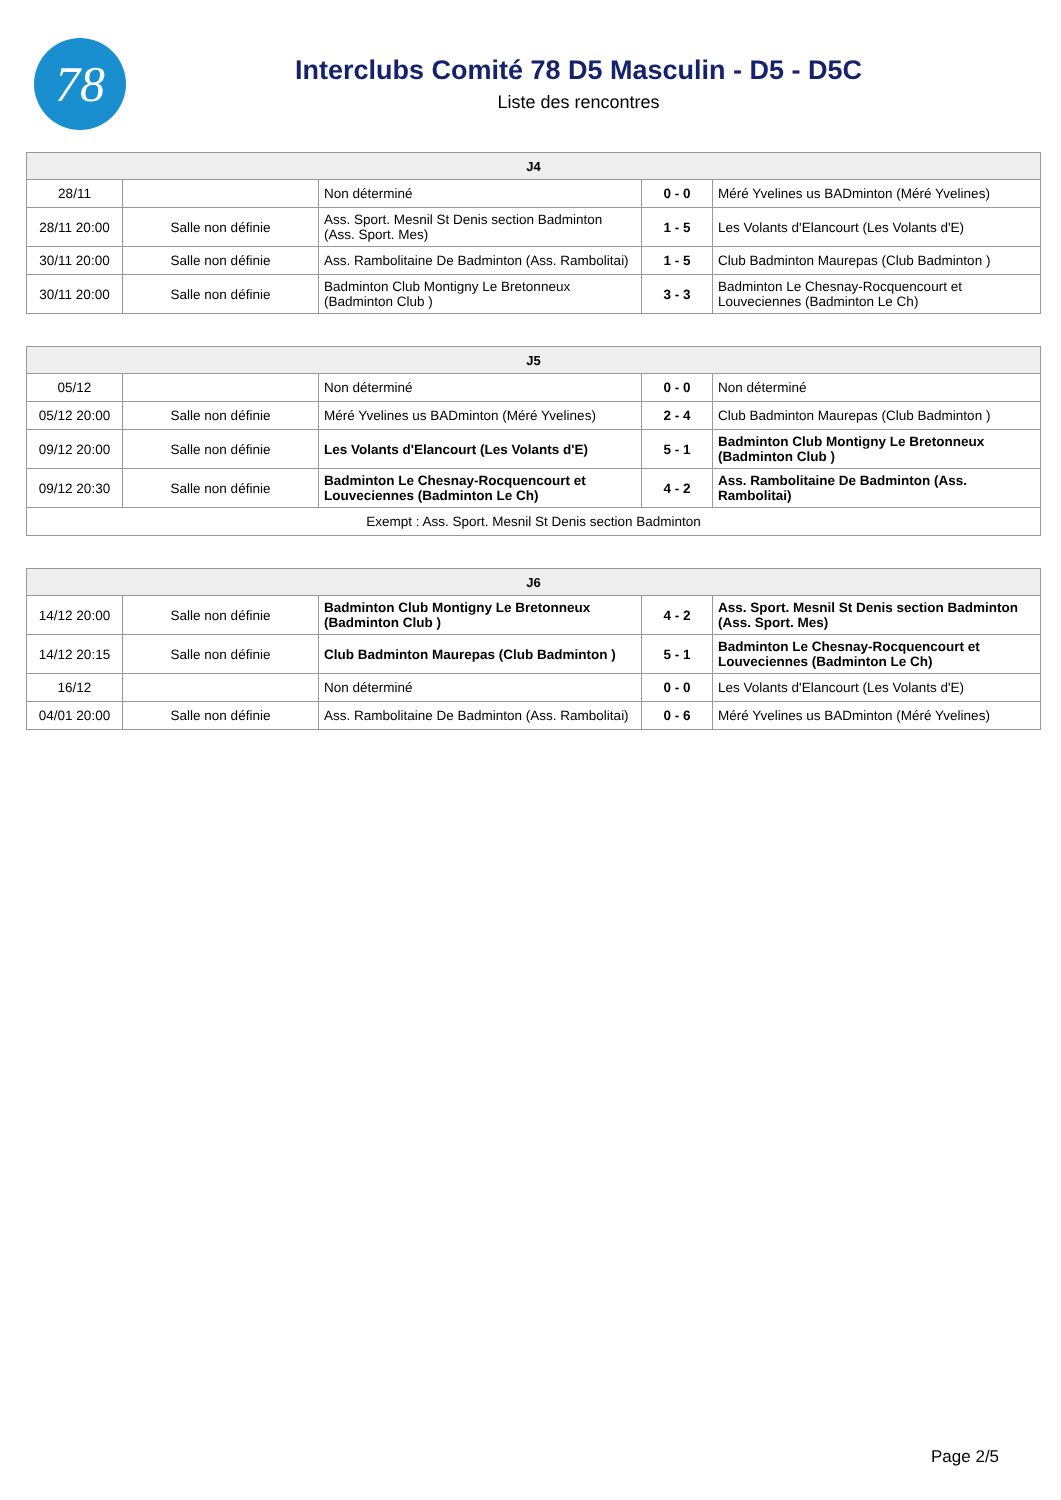78
Interclubs Comité 78 D5 Masculin - D5 - D5C
Liste des rencontres
| J4 | | | | |
| --- | --- | --- | --- | --- |
| 28/11 | | Non déterminé | 0 - 0 | Méré Yvelines us BADminton (Méré Yvelines) |
| 28/11 20:00 | Salle non définie | Ass. Sport. Mesnil St Denis section Badminton (Ass. Sport. Mes) | 1 - 5 | Les Volants d'Elancourt (Les Volants d'E) |
| 30/11 20:00 | Salle non définie | Ass. Rambolitaine De Badminton (Ass. Rambolitai) | 1 - 5 | Club Badminton Maurepas (Club Badminton ) |
| 30/11 20:00 | Salle non définie | Badminton Club Montigny Le Bretonneux (Badminton Club ) | 3 - 3 | Badminton Le Chesnay-Rocquencourt et Louveciennes (Badminton Le Ch) |
| J5 | | | | |
| --- | --- | --- | --- | --- |
| 05/12 | | Non déterminé | 0 - 0 | Non déterminé |
| 05/12 20:00 | Salle non définie | Méré Yvelines us BADminton (Méré Yvelines) | 2 - 4 | Club Badminton Maurepas (Club Badminton ) |
| 09/12 20:00 | Salle non définie | Les Volants d'Elancourt (Les Volants d'E) | 5 - 1 | Badminton Club Montigny Le Bretonneux (Badminton Club ) |
| 09/12 20:30 | Salle non définie | Badminton Le Chesnay-Rocquencourt et Louveciennes (Badminton Le Ch) | 4 - 2 | Ass. Rambolitaine De Badminton (Ass. Rambolitai) |
| Exempt : Ass. Sport. Mesnil St Denis section Badminton | | | | |
| J6 | | | | |
| --- | --- | --- | --- | --- |
| 14/12 20:00 | Salle non définie | Badminton Club Montigny Le Bretonneux (Badminton Club ) | 4 - 2 | Ass. Sport. Mesnil St Denis section Badminton (Ass. Sport. Mes) |
| 14/12 20:15 | Salle non définie | Club Badminton Maurepas (Club Badminton ) | 5 - 1 | Badminton Le Chesnay-Rocquencourt et Louveciennes (Badminton Le Ch) |
| 16/12 | | Non déterminé | 0 - 0 | Les Volants d'Elancourt (Les Volants d'E) |
| 04/01 20:00 | Salle non définie | Ass. Rambolitaine De Badminton (Ass. Rambolitai) | 0 - 6 | Méré Yvelines us BADminton (Méré Yvelines) |
Page 2/5